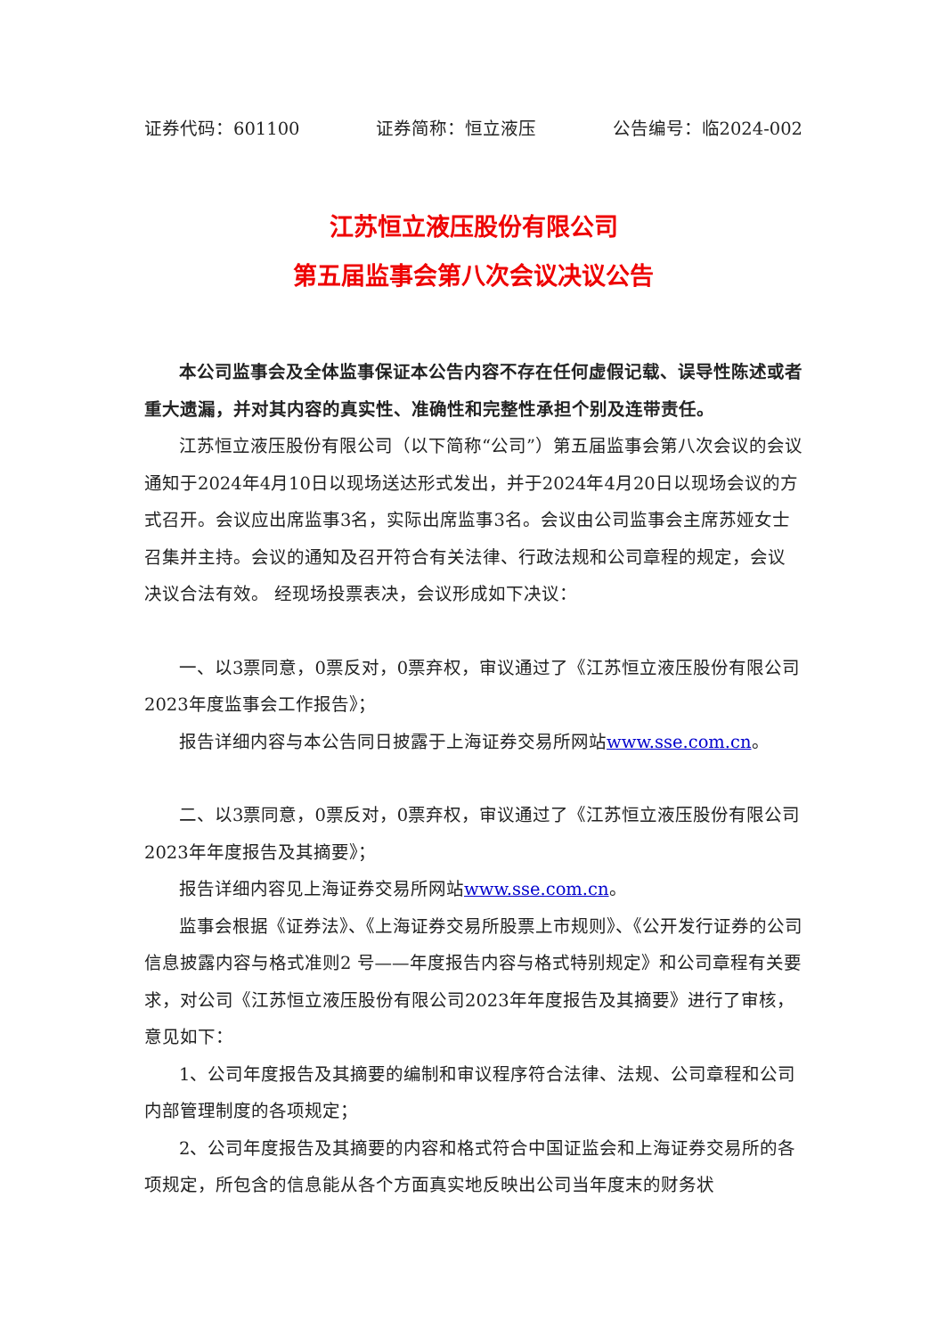证券代码：601100 证券简称：恒立液压 公告编号：临2024-002
江苏恒立液压股份有限公司
第五届监事会第八次会议决议公告
本公司监事会及全体监事保证本公告内容不存在任何虚假记载、误导性陈述或者重大遗漏，并对其内容的真实性、准确性和完整性承担个别及连带责任。
江苏恒立液压股份有限公司（以下简称“公司”）第五届监事会第八次会议的会议通知于2024年4月10日以现场送达形式发出，并于2024年4月20日以现场会议的方式召开。会议应出席监事3名，实际出席监事3名。会议由公司监事会主席苏娅女士召集并主持。会议的通知及召开符合有关法律、行政法规和公司章程的规定，会议决议合法有效。 经现场投票表决，会议形成如下决议：
一、以3票同意，0票反对，0票弃权，审议通过了《江苏恒立液压股份有限公司2023年度监事会工作报告》；
报告详细内容与本公告同日披露于上海证券交易所网站www.sse.com.cn。
二、以3票同意，0票反对，0票弃权，审议通过了《江苏恒立液压股份有限公司2023年年度报告及其摘要》；
报告详细内容见上海证券交易所网站www.sse.com.cn。
监事会根据《证券法》、《上海证券交易所股票上市规则》、《公开发行证券的公司信息披露内容与格式准则2 号——年度报告内容与格式特别规定》和公司章程有关要求，对公司《江苏恒立液压股份有限公司2023年年度报告及其摘要》进行了审核，意见如下：
1、公司年度报告及其摘要的编制和审议程序符合法律、法规、公司章程和公司内部管理制度的各项规定；
2、公司年度报告及其摘要的内容和格式符合中国证监会和上海证券交易所的各项规定，所包含的信息能从各个方面真实地反映出公司当年度末的财务状